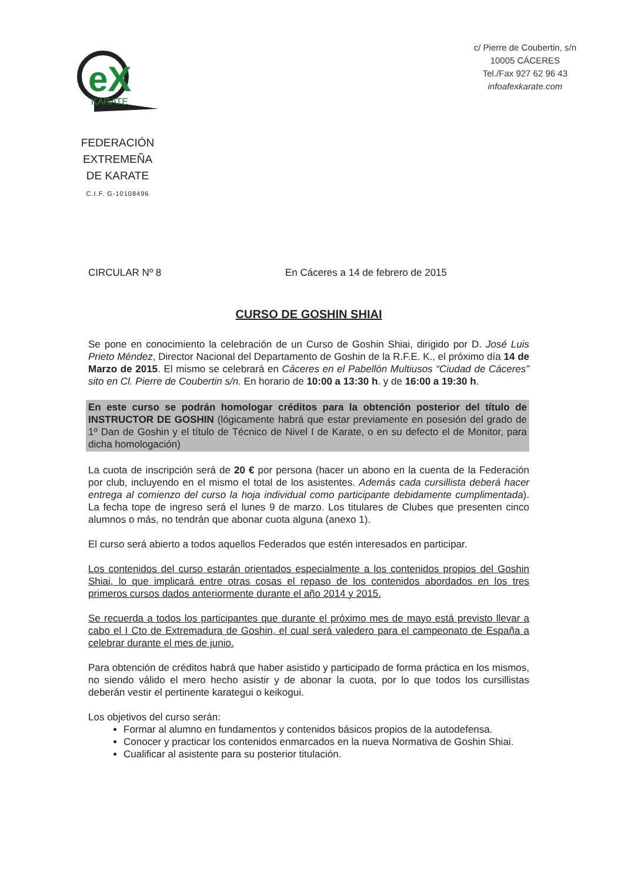eX
KARATE
FEDERACIÓN EXTREMEÑA
DE KARATE
C.I.F. G-10108496
c/ Pierre de Coubertin, s/n
10005 CÁCERES
Tel./Fax 927 62 96 43
infoafexkarate.com
CIRCULAR Nº 8 En Cáceres a 14 de febrero de 2015
CURSO DE GOSHIN SHIAI
Se pone en conocimiento la celebración de un Curso de Goshin Shiai, dirigido por D. José Luis Prieto Méndez, Director Nacional del Departamento de Goshin de la R.F.E. K., el próximo día 14 de Marzo de 2015. El mismo se celebrará en Cáceres en el Pabellón Multiusos “Ciudad de Cáceres” sito en Cl. Pierre de Coubertin s/n. En horario de 10:00 a 13:30 h. y de 16:00 a 19:30 h.
En este curso se podrán homologar créditos para la obtención posterior del título de INSTRUCTOR DE GOSHIN (lógicamente habrá que estar previamente en posesión del grado de 1º Dan de Goshin y el título de Técnico de Nivel I de Karate, o en su defecto el de Monitor, para dicha homologación)
La cuota de inscripción será de 20 € por persona (hacer un abono en la cuenta de la Federación por club, incluyendo en el mismo el total de los asistentes. Además cada cursillista deberá hacer entrega al comienzo del curso la hoja individual como participante debidamente cumplimentada). La fecha tope de ingreso será el lunes 9 de marzo. Los titulares de Clubes que presenten cinco alumnos o más, no tendrán que abonar cuota alguna (anexo 1).
El curso será abierto a todos aquellos Federados que estén interesados en participar.
Los contenidos del curso estarán orientados especialmente a los contenidos propios del Goshin Shiai, lo que implicará entre otras cosas el repaso de los contenidos abordados en los tres primeros cursos dados anteriormente durante el año 2014 y 2015.
Se recuerda a todos los participantes que durante el próximo mes de mayo está previsto llevar a cabo el I Cto de Extremadura de Goshin, el cual será valedero para el campeonato de España a celebrar durante el mes de junio.
Para obtención de créditos habrá que haber asistido y participado de forma práctica en los mismos, no siendo válido el mero hecho asistir y de abonar la cuota, por lo que todos los cursillistas deberán vestir el pertinente karategui o keikogui.
Los objetivos del curso serán:
Formar al alumno en fundamentos y contenidos básicos propios de la autodefensa.
Conocer y practicar los contenidos enmarcados en la nueva Normativa de Goshin Shiai.
Cualificar al asistente para su posterior titulación.